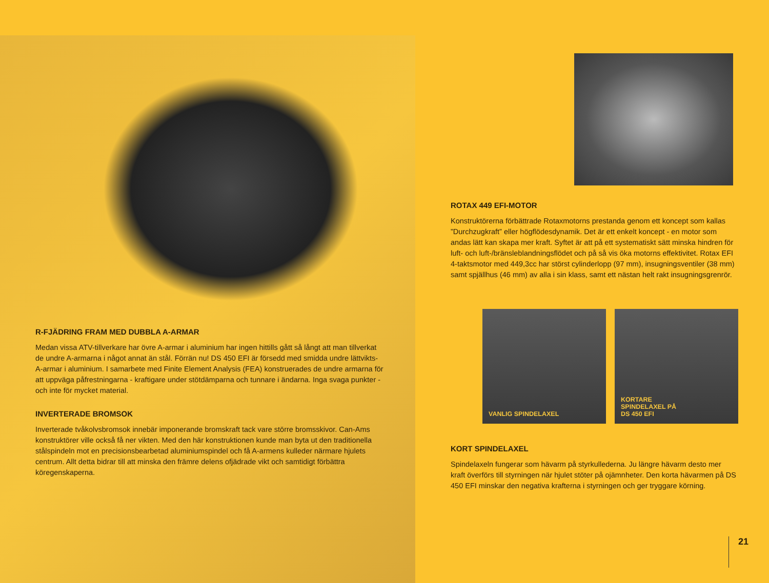R-FJÄDRING FRAM MED DUBBLA A-ARMAR
Medan vissa ATV-tillverkare har övre A-armar i aluminium har ingen hittills gått så långt att man tillverkat de undre A-armarna i något annat än stål. Förrän nu! DS 450 EFI är försedd med smidda undre lättvikts-A-armar i aluminium. I samarbete med Finite Element Analysis (FEA) konstruerades de undre armarna för att uppväga påfrestningarna - kraftigare under stötdämparna och tunnare i ändarna. Inga svaga punkter - och inte för mycket material.
INVERTERADE BROMSOK
Inverterade tvåkolvsbromsok innebär imponerande bromskraft tack vare större bromsskivor. Can-Ams konstruktörer ville också få ner vikten. Med den här konstruktionen kunde man byta ut den traditionella stålspindeln mot en precisionsbearbetad aluminiumspindel och få A-armens kulleder närmare hjulets centrum. Allt detta bidrar till att minska den främre delens ofjädrade vikt och samtidigt förbättra köregenskaperna.
ROTAX 449 EFI-MOTOR
Konstruktörerna förbättrade Rotaxmotorns prestanda genom ett koncept som kallas ”Durchzugkraft” eller högflödesdynamik. Det är ett enkelt koncept - en motor som andas lätt kan skapa mer kraft. Syftet är att på ett systematiskt sätt minska hindren för luft- och luft-/bränsleblandningsflödet och på så vis öka motorns effektivitet. Rotax EFI 4-taktsmotor med 449,3cc har störst cylinderlopp (97 mm), insugningsventiler (38 mm) samt spjällhus (46 mm) av alla i sin klass, samt ett nästan helt rakt insugningsgrenrör.
VANLIG SPINDELAXEL KORTARE
SPINDELAXEL PÅ
DS 450 EFI
KORT SPINDELAXEL
Spindelaxeln fungerar som hävarm på styrkullederna. Ju längre hävarm desto mer kraft överförs till styrningen när hjulet stöter på ojämnheter. Den korta hävarmen på DS 450 EFI minskar den negativa krafterna i styrningen och ger tryggare körning.
21